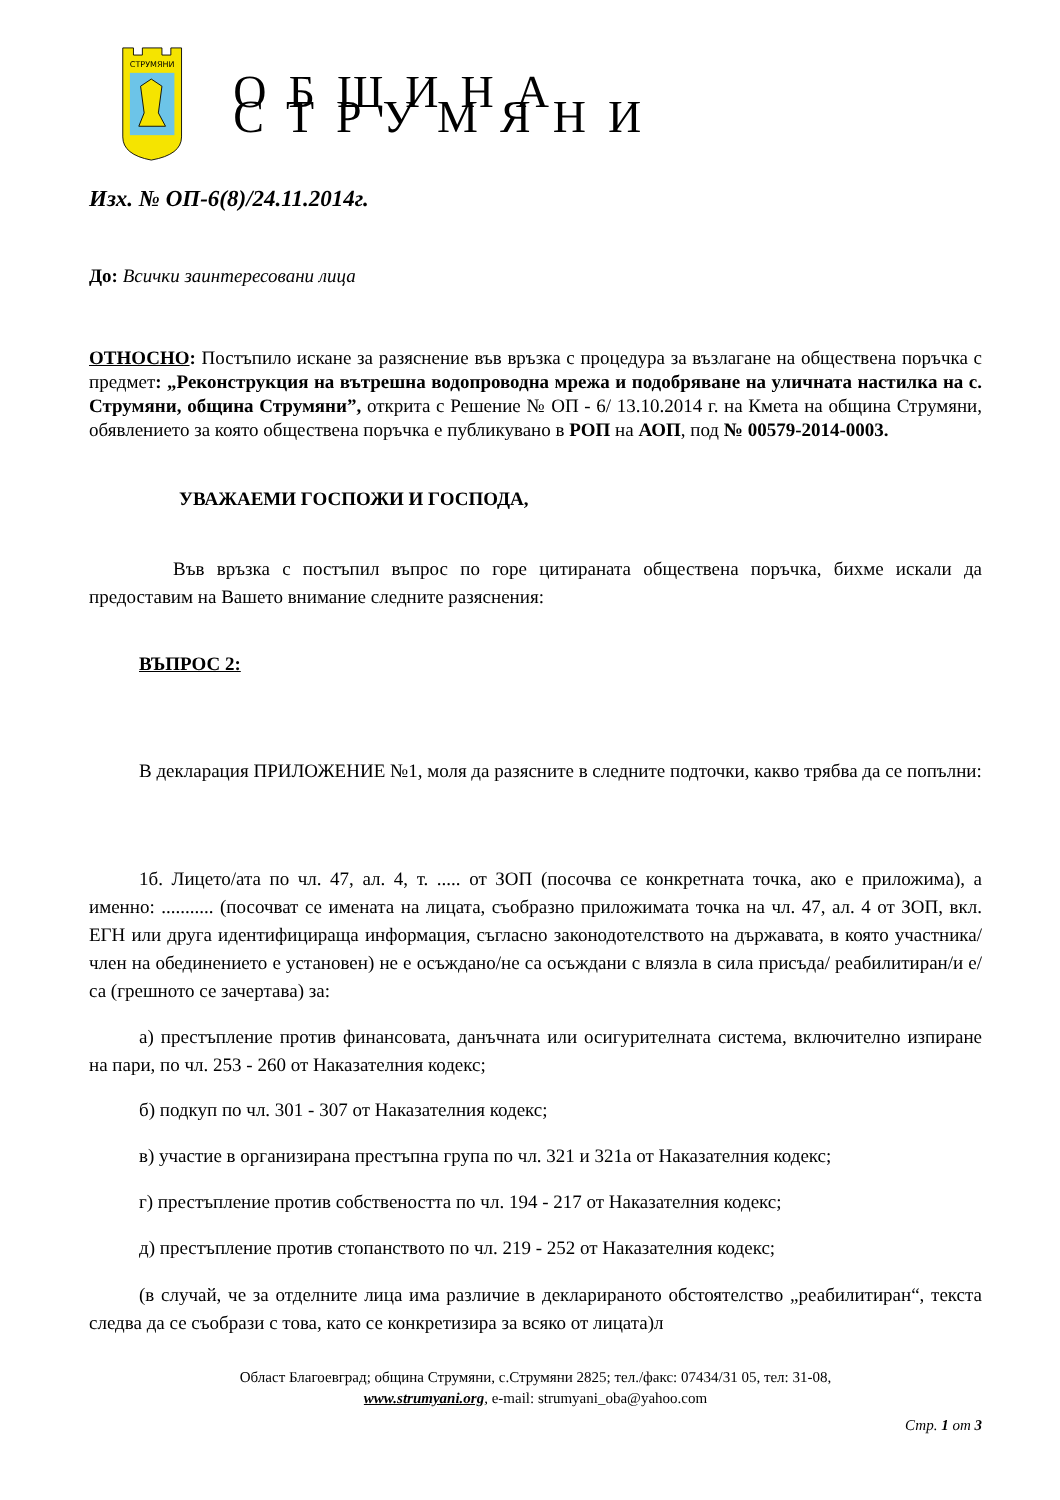СТРУМЯНИ
ОБЩИНА СТРУМЯНИ
Изх. № ОП-6(8)/24.11.2014г.
До: Всички заинтересовани лица
ОТНОСНО: Постъпило искане за разяснение във връзка с процедура за възлагане на обществена поръчка с предмет: „Реконструкция на вътрешна водопроводна мрежа и подобряване на уличната настилка на с. Струмяни, община Струмяни”, открита с Решение № ОП - 6/ 13.10.2014 г. на Кмета на община Струмяни, обявлението за която обществена поръчка е публикувано в РОП на АОП, под № 00579-2014-0003.
УВАЖАЕМИ ГОСПОЖИ И ГОСПОДА,
Във връзка с постъпил въпрос по горе цитираната обществена поръчка, бихме искали да предоставим на Вашето внимание следните разяснения:
ВЪПРОС 2:
В декларация ПРИЛОЖЕНИЕ №1, моля да разясните в следните подточки, какво трябва да се попълни:
1б. Лицето/ата по чл. 47, ал. 4, т. ..... от ЗОП (посочва се конкретната точка, ако е приложима), а именно: ........... (посочват се имената на лицата, съобразно приложимата точка на чл. 47, ал. 4 от ЗОП, вкл. ЕГН или друга идентифицираща информация, съгласно законодотелството на държавата, в която участника/член на обединението е установен) не е осъждано/не са осъждани с влязла в сила присъда/ реабилитиран/и е/ са (грешното се зачертава) за:
а) престъпление против финансовата, данъчната или осигурителната система, включително изпиране на пари, по чл. 253 - 260 от Наказателния кодекс;
б) подкуп по чл. 301 - 307 от Наказателния кодекс;
в) участие в организирана престъпна група по чл. 321 и 321а от Наказателния кодекс;
г) престъпление против собствеността по чл. 194 - 217 от Наказателния кодекс;
д) престъпление против стопанството по чл. 219 - 252 от Наказателния кодекс;
(в случай, че за отделните лица има различие в декларираното обстоятелство „реабилитиран“, текста следва да се съобрази с това, като се конкретизира за всяко от лицата)л
Област Благоевград; община Струмяни, с.Струмяни 2825; тел./факс: 07434/31 05, тел: 31-08,
www.strumyani.org, e-mail: strumyani_oba@yahoo.com
Стр. 1 от 3